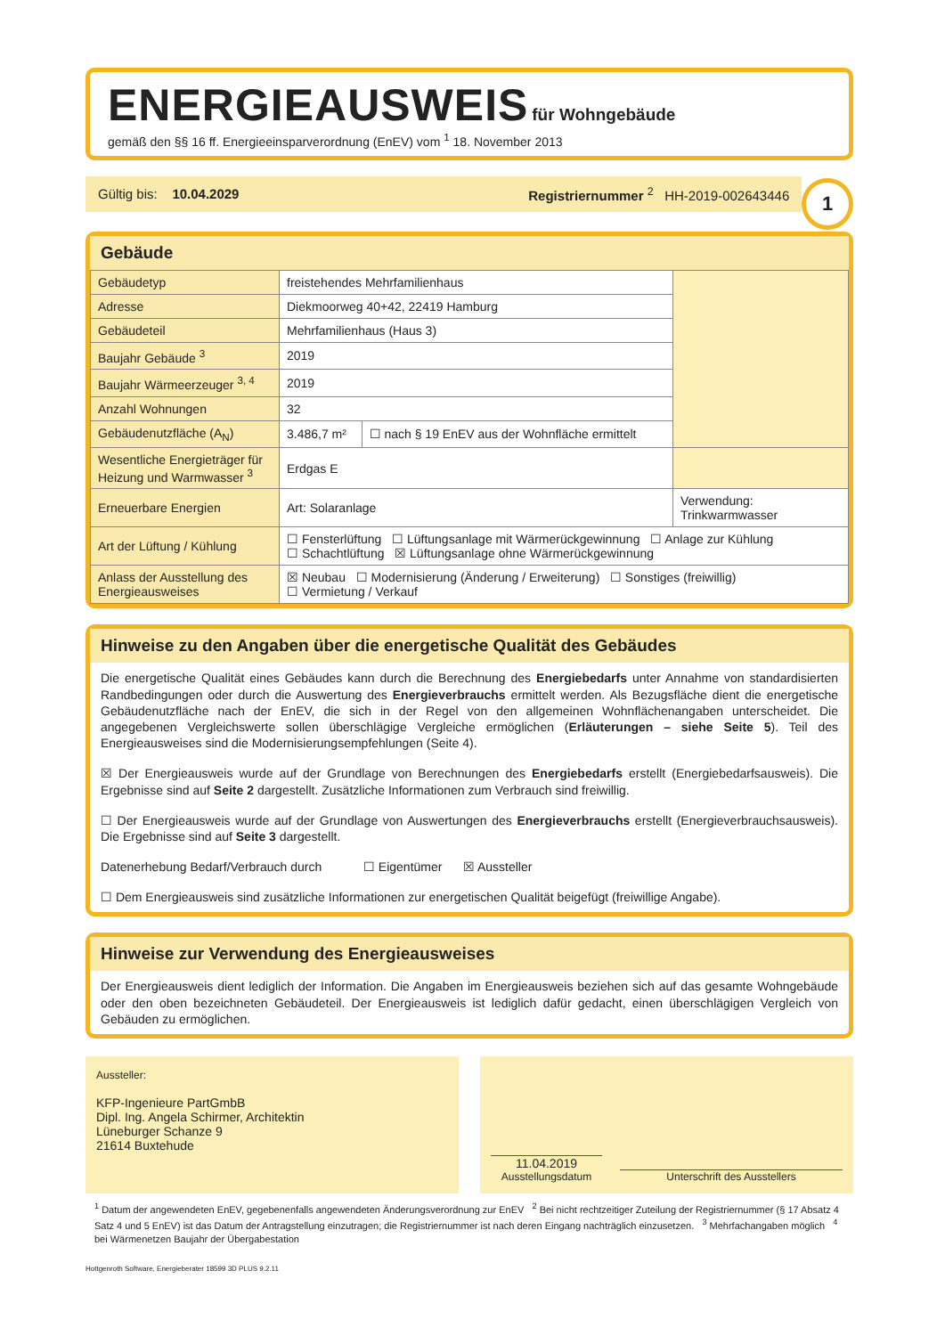ENERGIEAUSWEIS für Wohngebäude
gemäß den §§ 16 ff. Energieeinsparverordnung (EnEV) vom <sup>1</sup> 18. November 2013
Gültig bis: 10.04.2029 Registriernummer <sup>2</sup> HH-2019-002643446
1
Gebäude
| Gebäudetyp | freistehendes Mehrfamilienhaus | | |
| Adresse | Diekmoorweg 40+42, 22419 Hamburg | | |
| Gebäudeteil | Mehrfamilienhaus (Haus 3) | | |
| Baujahr Gebäude <sup>3</sup> | 2019 | | |
| Baujahr Wärmeerzeuger <sup>3, 4</sup> | 2019 | | |
| Anzahl Wohnungen | 32 | | |
| Gebäudenutzfläche (A<sub>N</sub>) | 3.486,7 m² | ☐ nach § 19 EnEV aus der Wohnfläche ermittelt | |
| Wesentliche Energieträger für Heizung und Warmwasser <sup>3</sup> | Erdgas E | | |
| Erneuerbare Energien | Art: Solaranlage | | Verwendung: Trinkwarmwasser |
| Art der Lüftung / Kühlung | ☐ Fensterlüftung ☐ Lüftungsanlage mit Wärmerückgewinnung ☐ Anlage zur Kühlung ☐ Schachtlüftung ☒ Lüftungsanlage ohne Wärmerückgewinnung | | |
| Anlass der Ausstellung des Energieausweises | ☒ Neubau ☐ Modernisierung (Änderung / Erweiterung) ☐ Sonstiges (freiwillig) ☐ Vermietung / Verkauf | | |
Hinweise zu den Angaben über die energetische Qualität des Gebäudes
Die energetische Qualität eines Gebäudes kann durch die Berechnung des Energiebedarfs unter Annahme von standardisierten Randbedingungen oder durch die Auswertung des Energieverbrauchs ermittelt werden. Als Bezugsfläche dient die energetische Gebäudenutzfläche nach der EnEV, die sich in der Regel von den allgemeinen Wohnflächenangaben unterscheidet. Die angegebenen Vergleichswerte sollen überschlägige Vergleiche ermöglichen (Erläuterungen – siehe Seite 5). Teil des Energieausweises sind die Modernisierungsempfehlungen (Seite 4).
☒ Der Energieausweis wurde auf der Grundlage von Berechnungen des Energiebedarfs erstellt (Energiebedarfsausweis). Die Ergebnisse sind auf Seite 2 dargestellt. Zusätzliche Informationen zum Verbrauch sind freiwillig.
☐ Der Energieausweis wurde auf der Grundlage von Auswertungen des Energieverbrauchs erstellt (Energieverbrauchsausweis). Die Ergebnisse sind auf Seite 3 dargestellt.
Datenerhebung Bedarf/Verbrauch durch ☐ Eigentümer ☒ Aussteller
☐ Dem Energieausweis sind zusätzliche Informationen zur energetischen Qualität beigefügt (freiwillige Angabe).
Hinweise zur Verwendung des Energieausweises
Der Energieausweis dient lediglich der Information. Die Angaben im Energieausweis beziehen sich auf das gesamte Wohngebäude oder den oben bezeichneten Gebäudeteil. Der Energieausweis ist lediglich dafür gedacht, einen überschlägigen Vergleich von Gebäuden zu ermöglichen.
Aussteller:
KFP-Ingenieure PartGmbB
Dipl. Ing. Angela Schirmer, Architektin
Lüneburger Schanze 9
21614 Buxtehude
11.04.2019
Ausstellungsdatum
Unterschrift des Ausstellers
<sup>1</sup> Datum der angewendeten EnEV, gegebenenfalls angewendeten Änderungsverordnung zur EnEV <sup>2</sup> Bei nicht rechtzeitiger Zuteilung der Registriernummer (§ 17 Absatz 4 Satz 4 und 5 EnEV) ist das Datum der Antragstellung einzutragen; die Registriernummer ist nach deren Eingang nachträglich einzusetzen. <sup>3</sup> Mehrfachangaben möglich <sup>4</sup> bei Wärmenetzen Baujahr der Übergabestation
Hottgenroth Software, Energieberater 18599 3D PLUS 9.2.11